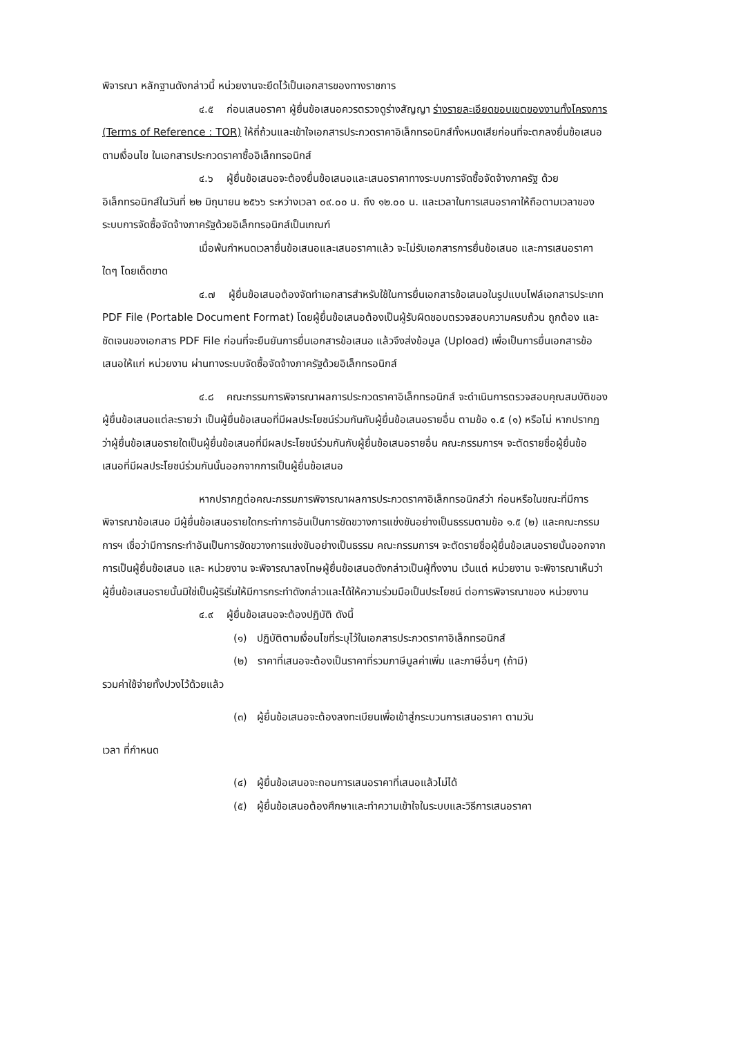พิจารณา หลักฐานดังกล่าวนี้ หน่วยงานจะยึดไว้เป็นเอกสารของทางราชการ
๔.๕ ก่อนเสนอราคา ผู้ยื่นข้อเสนอควรตรวจดูร่างสัญญา ร่างรายละเอียดขอบเขตของงานทั้งโครงการ (Terms of Reference : TOR) ให้ถี่ถ้วนและเข้าใจเอกสารประกวดราคาอิเล็กทรอนิกส์ทั้งหมดเสียก่อนที่จะตกลงยื่นข้อเสนอตามเงื่อนไข ในเอกสารประกวดราคาซื้ออิเล็กทรอนิกส์
๔.๖ ผู้ยื่นข้อเสนอจะต้องยื่นข้อเสนอและเสนอราคาทางระบบการจัดซื้อจัดจ้างภาครัฐ ด้วยอิเล็กทรอนิกส์ในวันที่ ๒๒ มิถุนายน ๒๕๖๖ ระหว่างเวลา ๐๙.๐๐ น. ถึง ๑๒.๐๐ น. และเวลาในการเสนอราคาให้ถือตามเวลาของระบบการจัดซื้อจัดจ้างภาครัฐด้วยอิเล็กทรอนิกส์เป็นเกณฑ์
เมื่อพ้นกำหนดเวลายื่นข้อเสนอและเสนอราคาแล้ว จะไม่รับเอกสารการยื่นข้อเสนอ และการเสนอราคาใดๆ โดยเด็ดขาด
๔.๗ ผู้ยื่นข้อเสนอต้องจัดทำเอกสารสำหรับใช้ในการยื่นเอกสารข้อเสนอในรูปแบบไฟล์เอกสารประเภท PDF File (Portable Document Format) โดยผู้ยื่นข้อเสนอต้องเป็นผู้รับผิดชอบตรวจสอบความครบถ้วน ถูกต้อง และชัดเจนของเอกสาร PDF File ก่อนที่จะยืนยันการยื่นเอกสารข้อเสนอ แล้วจึงส่งข้อมูล (Upload) เพื่อเป็นการยื่นเอกสารข้อเสนอให้แก่ หน่วยงาน ผ่านทางระบบจัดซื้อจัดจ้างภาครัฐด้วยอิเล็กทรอนิกส์
๔.๘ คณะกรรมการพิจารณาผลการประกวดราคาอิเล็กทรอนิกส์ จะดำเนินการตรวจสอบคุณสมบัติของผู้ยื่นข้อเสนอแต่ละรายว่า เป็นผู้ยื่นข้อเสนอที่มีผลประโยชน์ร่วมกันกับผู้ยื่นข้อเสนอรายอื่น ตามข้อ ๑.๕ (๑) หรือไม่ หากปรากฏว่าผู้ยื่นข้อเสนอรายใดเป็นผู้ยื่นข้อเสนอที่มีผลประโยชน์ร่วมกันกับผู้ยื่นข้อเสนอรายอื่น คณะกรรมการฯ จะตัดรายชื่อผู้ยื่นข้อเสนอที่มีผลประโยชน์ร่วมกันนั้นออกจากการเป็นผู้ยื่นข้อเสนอ
หากปรากฏต่อคณะกรรมการพิจารณาผลการประกวดราคาอิเล็กทรอนิกส์ว่า ก่อนหรือในขณะที่มีการพิจารณาข้อเสนอ มีผู้ยื่นข้อเสนอรายใดกระทำการอันเป็นการขัดขวางการแข่งขันอย่างเป็นธรรมตามข้อ ๑.๕ (๒) และคณะกรรมการฯ เชื่อว่ามีการกระทำอันเป็นการขัดขวางการแข่งขันอย่างเป็นธรรม คณะกรรมการฯ จะตัดรายชื่อผู้ยื่นข้อเสนอรายนั้นออกจากการเป็นผู้ยื่นข้อเสนอ และ หน่วยงาน จะพิจารณาลงโทษผู้ยื่นข้อเสนอดังกล่าวเป็นผู้ทิ้งงาน เว้นแต่ หน่วยงาน จะพิจารณาเห็นว่า ผู้ยื่นข้อเสนอรายนั้นมิใช่เป็นผู้ริเริ่มให้มีการกระทำดังกล่าวและได้ให้ความร่วมมือเป็นประโยชน์ ต่อการพิจารณาของ หน่วยงาน
๔.๙ ผู้ยื่นข้อเสนอจะต้องปฏิบัติ ดังนี้
(๑) ปฏิบัติตามเงื่อนไขที่ระบุไว้ในเอกสารประกวดราคาอิเล็กทรอนิกส์
(๒) ราคาที่เสนอจะต้องเป็นราคาที่รวมภาษีมูลค่าเพิ่ม และภาษีอื่นๆ (ถ้ามี)
รวมค่าใช้จ่ายทั้งปวงไว้ด้วยแล้ว
(๓) ผู้ยื่นข้อเสนอจะต้องลงทะเบียนเพื่อเข้าสู่กระบวนการเสนอราคา ตามวัน
เวลา ที่กำหนด
(๔) ผู้ยื่นข้อเสนอจะถอนการเสนอราคาที่เสนอแล้วไม่ได้
(๕) ผู้ยื่นข้อเสนอต้องศึกษาและทำความเข้าใจในระบบและวิธีการเสนอราคา